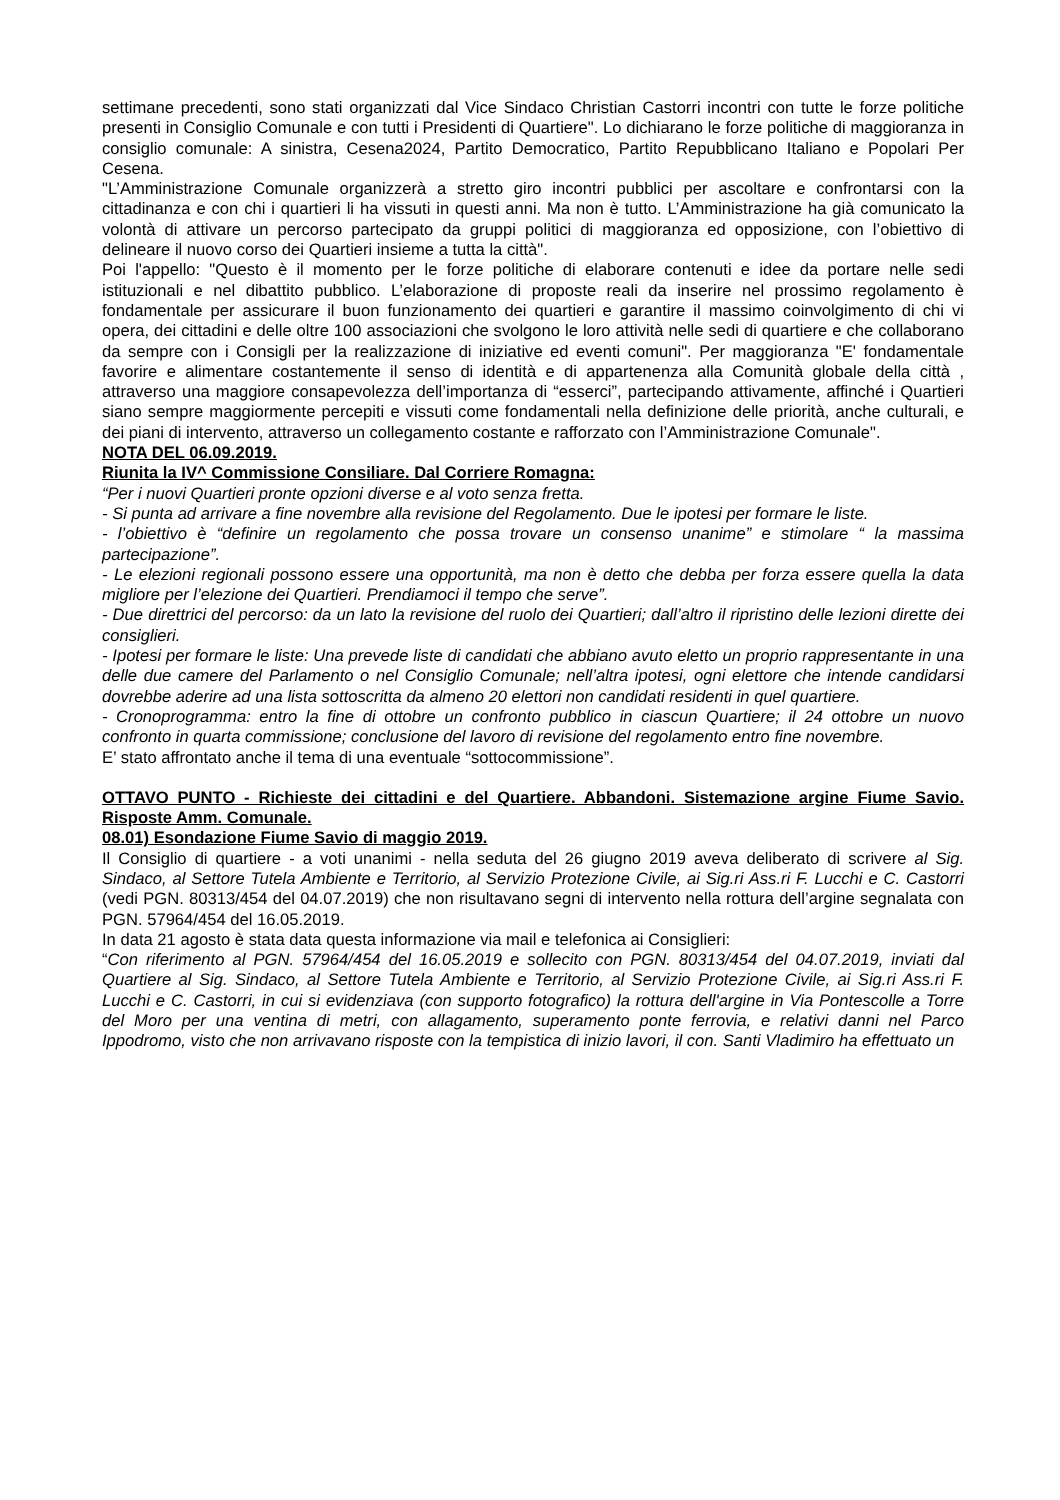settimane precedenti, sono stati organizzati dal Vice Sindaco Christian Castorri incontri con tutte le forze politiche presenti in Consiglio Comunale e con tutti i Presidenti di Quartiere". Lo dichiarano le forze politiche di maggioranza in consiglio comunale: A sinistra, Cesena2024, Partito Democratico, Partito Repubblicano Italiano e Popolari Per Cesena.
"L’Amministrazione Comunale organizzerà a stretto giro incontri pubblici per ascoltare e confrontarsi con la cittadinanza e con chi i quartieri li ha vissuti in questi anni. Ma non è tutto. L’Amministrazione ha già comunicato la volontà di attivare un percorso partecipato da gruppi politici di maggioranza ed opposizione, con l’obiettivo di delineare il nuovo corso dei Quartieri insieme a tutta la città".
Poi l'appello: "Questo è il momento per le forze politiche di elaborare contenuti e idee da portare nelle sedi istituzionali e nel dibattito pubblico. L’elaborazione di proposte reali da inserire nel prossimo regolamento è fondamentale per assicurare il buon funzionamento dei quartieri e garantire il massimo coinvolgimento di chi vi opera, dei cittadini e delle oltre 100 associazioni che svolgono le loro attività nelle sedi di quartiere e che collaborano da sempre con i Consigli per la realizzazione di iniziative ed eventi comuni". Per maggioranza "E' fondamentale favorire e alimentare costantemente il senso di identità e di appartenenza alla Comunità globale della città , attraverso una maggiore consapevolezza dell’importanza di “esserci”, partecipando attivamente, affinché i Quartieri siano sempre maggiormente percepiti e vissuti come fondamentali nella definizione delle priorità, anche culturali, e dei piani di intervento, attraverso un collegamento costante e rafforzato con l’Amministrazione Comunale".
NOTA DEL 06.09.2019.
Riunita la IV^ Commissione Consiliare. Dal Corriere Romagna:
“Per i nuovi Quartieri pronte opzioni diverse e al voto senza fretta.
- Si punta ad arrivare a fine novembre alla revisione del Regolamento. Due le ipotesi per formare le liste.
- l’obiettivo è “definire un regolamento che possa trovare un consenso unanime” e stimolare “ la massima partecipazione”.
- Le elezioni regionali possono essere una opportunità, ma non è detto che debba per forza essere quella la data migliore per l’elezione dei Quartieri. Prendiamoci il tempo che serve”.
- Due direttrici del percorso: da un lato la revisione del ruolo dei Quartieri; dall’altro il ripristino delle lezioni dirette dei consiglieri.
- Ipotesi per formare le liste: Una prevede liste di candidati che abbiano avuto eletto un proprio rappresentante in una delle due camere del Parlamento o nel Consiglio Comunale; nell’altra ipotesi, ogni elettore che intende candidarsi dovrebbe aderire ad una lista sottoscritta da almeno 20 elettori non candidati residenti in quel quartiere.
- Cronoprogramma: entro la fine di ottobre un confronto pubblico in ciascun Quartiere; il 24 ottobre un nuovo confronto in quarta commissione; conclusione del lavoro di revisione del regolamento entro fine novembre.
E’ stato affrontato anche il tema di una eventuale “sottocommissione”.
OTTAVO PUNTO - Richieste dei cittadini e del Quartiere. Abbandoni. Sistemazione argine Fiume Savio. Risposte Amm. Comunale.
08.01) Esondazione Fiume Savio di maggio 2019.
Il Consiglio di quartiere - a voti unanimi - nella seduta del 26 giugno 2019 aveva deliberato di scrivere al Sig. Sindaco, al Settore Tutela Ambiente e Territorio, al Servizio Protezione Civile, ai Sig.ri Ass.ri F. Lucchi e C. Castorri (vedi PGN. 80313/454 del 04.07.2019) che non risultavano segni di intervento nella rottura dell’argine segnalata con PGN. 57964/454 del 16.05.2019.
In data 21 agosto è stata data questa informazione via mail e telefonica ai Consiglieri:
“Con riferimento al PGN. 57964/454 del 16.05.2019 e sollecito con PGN. 80313/454 del 04.07.2019, inviati dal Quartiere al Sig. Sindaco, al Settore Tutela Ambiente e Territorio, al Servizio Protezione Civile, ai Sig.ri Ass.ri F. Lucchi e C. Castorri, in cui si evidenziava (con supporto fotografico) la rottura dell'argine in Via Pontescolle a Torre del Moro per una ventina di metri, con allagamento, superamento ponte ferrovia, e relativi danni nel Parco Ippodromo, visto che non arrivavano risposte con la tempistica di inizio lavori, il con. Santi Vladimiro ha effettuato un